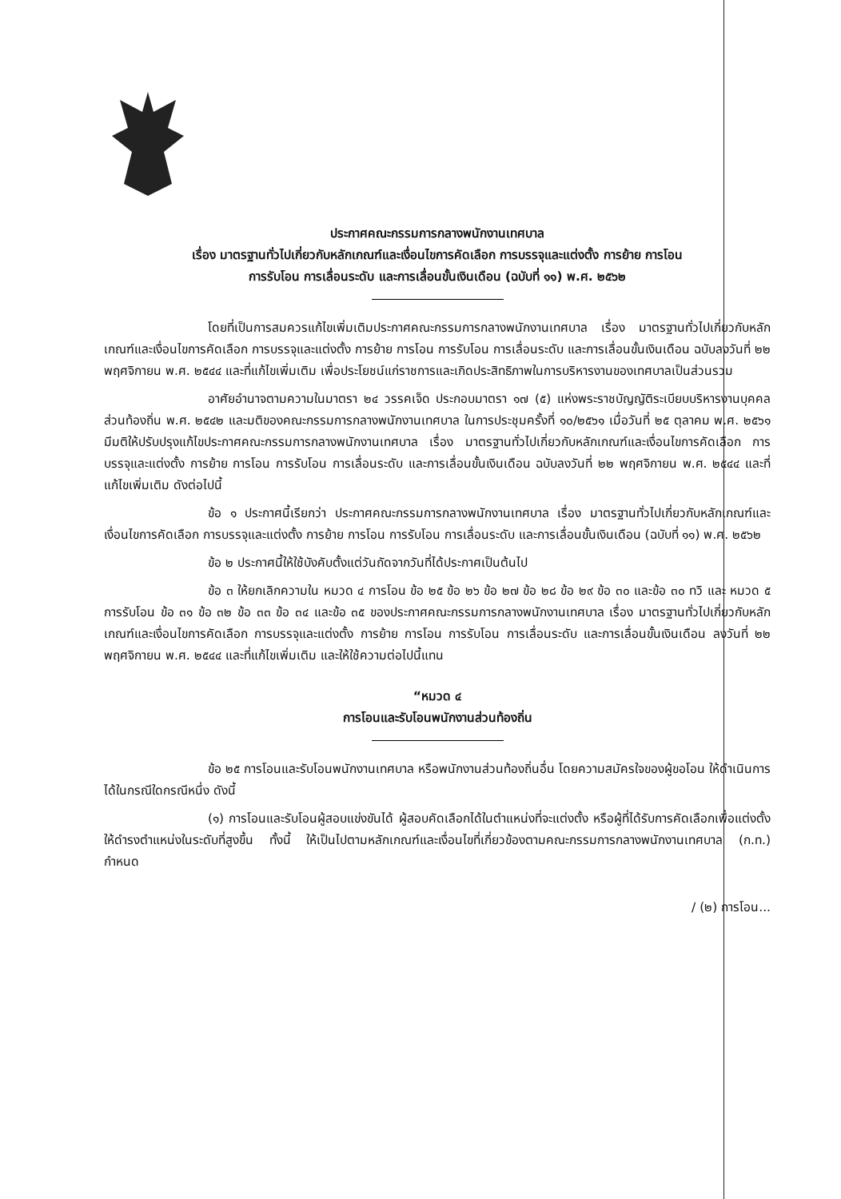ประกาศคณะกรรมการกลางพนักงานเทศบาล
เรื่อง มาตรฐานทั่วไปเกี่ยวกับหลักเกณฑ์และเงื่อนไขการคัดเลือก การบรรจุและแต่งตั้ง การย้าย การโอน
การรับโอน การเลื่อนระดับ และการเลื่อนขั้นเงินเดือน (ฉบับที่ ๑๑) พ.ศ. ๒๕๖๒
โดยที่เป็นการสมควรแก้ไขเพิ่มเติมประกาศคณะกรรมการกลางพนักงานเทศบาล เรื่อง มาตรฐานทั่วไปเกี่ยวกับหลักเกณฑ์และเงื่อนไขการคัดเลือก การบรรจุและแต่งตั้ง การย้าย การโอน การรับโอน การเลื่อนระดับ และการเลื่อนขั้นเงินเดือน ฉบับลงวันที่ ๒๒ พฤศจิกายน พ.ศ. ๒๕๔๔ และที่แก้ไขเพิ่มเติม เพื่อประโยชน์แก่ราชการและเกิดประสิทธิภาพในการบริหารงานของเทศบาลเป็นส่วนรวม
อาศัยอำนาจตามความในมาตรา ๒๔ วรรคเจ็ด ประกอบมาตรา ๑๗ (๕) แห่งพระราชบัญญัติระเบียบบริหารงานบุคคลส่วนท้องถิ่น พ.ศ. ๒๕๔๒ และมติของคณะกรรมการกลางพนักงานเทศบาล ในการประชุมครั้งที่ ๑๐/๒๕๖๑ เมื่อวันที่ ๒๕ ตุลาคม พ.ศ. ๒๕๖๑ มีมติให้ปรับปรุงแก้ไขประกาศคณะกรรมการกลางพนักงานเทศบาล เรื่อง มาตรฐานทั่วไปเกี่ยวกับหลักเกณฑ์และเงื่อนไขการคัดเลือก การบรรจุและแต่งตั้ง การย้าย การโอน การรับโอน การเลื่อนระดับ และการเลื่อนขั้นเงินเดือน ฉบับลงวันที่ ๒๒ พฤศจิกายน พ.ศ. ๒๕๔๔ และที่แก้ไขเพิ่มเติม ดังต่อไปนี้
ข้อ ๑ ประกาศนี้เรียกว่า ประกาศคณะกรรมการกลางพนักงานเทศบาล เรื่อง มาตรฐานทั่วไปเกี่ยวกับหลักเกณฑ์และเงื่อนไขการคัดเลือก การบรรจุและแต่งตั้ง การย้าย การโอน การรับโอน การเลื่อนระดับ และการเลื่อนขั้นเงินเดือน (ฉบับที่ ๑๑) พ.ศ. ๒๕๖๒
ข้อ ๒ ประกาศนี้ให้ใช้บังคับตั้งแต่วันถัดจากวันที่ได้ประกาศเป็นต้นไป
ข้อ ๓ ให้ยกเลิกความใน หมวด ๔ การโอน ข้อ ๒๕ ข้อ ๒๖ ข้อ ๒๗ ข้อ ๒๘ ข้อ ๒๙ ข้อ ๓๐ และข้อ ๓๐ ทวิ และ หมวด ๕ การรับโอน ข้อ ๓๑ ข้อ ๓๒ ข้อ ๓๓ ข้อ ๓๔ และข้อ ๓๕ ของประกาศคณะกรรมการกลางพนักงานเทศบาล เรื่อง มาตรฐานทั่วไปเกี่ยวกับหลักเกณฑ์และเงื่อนไขการคัดเลือก การบรรจุและแต่งตั้ง การย้าย การโอน การรับโอน การเลื่อนระดับ และการเลื่อนขั้นเงินเดือน ลงวันที่ ๒๒ พฤศจิกายน พ.ศ. ๒๕๔๔ และที่แก้ไขเพิ่มเติม และให้ใช้ความต่อไปนี้แทน
“หมวด ๔
การโอนและรับโอนพนักงานส่วนท้องถิ่น
ข้อ ๒๕ การโอนและรับโอนพนักงานเทศบาล หรือพนักงานส่วนท้องถิ่นอื่น โดยความสมัครใจของผู้ขอโอน ให้ดำเนินการได้ในกรณีใดกรณีหนึ่ง ดังนี้
(๑) การโอนและรับโอนผู้สอบแข่งขันได้ ผู้สอบคัดเลือกได้ในตำแหน่งที่จะแต่งตั้ง หรือผู้ที่ได้รับการคัดเลือกเพื่อแต่งตั้งให้ดำรงตำแหน่งในระดับที่สูงขึ้น ทั้งนี้ ให้เป็นไปตามหลักเกณฑ์และเงื่อนไขที่เกี่ยวข้องตามคณะกรรมการกลางพนักงานเทศบาล (ก.ท.) กำหนด
/ (๒) การโอน...